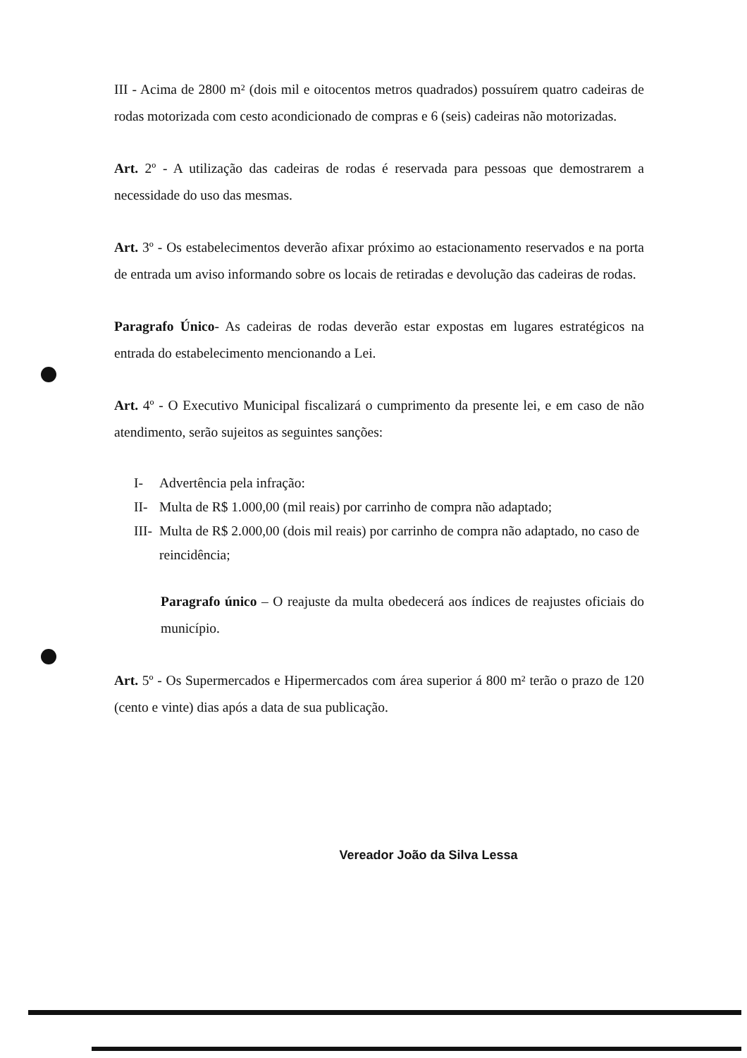III - Acima de 2800 m² (dois mil e oitocentos metros quadrados) possuírem quatro cadeiras de rodas motorizada com cesto acondicionado de compras e 6 (seis) cadeiras não motorizadas.
Art. 2º - A utilização das cadeiras de rodas é reservada para pessoas que demostrarem a necessidade do uso das mesmas.
Art. 3º - Os estabelecimentos deverão afixar próximo ao estacionamento reservados e na porta de entrada um aviso informando sobre os locais de retiradas e devolução das cadeiras de rodas.
Paragrafo Único- As cadeiras de rodas deverão estar expostas em lugares estratégicos na entrada do estabelecimento mencionando a Lei.
Art. 4º - O Executivo Municipal fiscalizará o cumprimento da presente lei, e em caso de não atendimento, serão sujeitos as seguintes sanções:
I- Advertência pela infração:
II- Multa de R$ 1.000,00 (mil reais) por carrinho de compra não adaptado;
III- Multa de R$ 2.000,00 (dois mil reais) por carrinho de compra não adaptado, no caso de reincidência;
Paragrafo único – O reajuste da multa obedecerá aos índices de reajustes oficiais do município.
Art. 5º - Os Supermercados e Hipermercados com área superior á 800 m² terão o prazo de 120 (cento e vinte) dias após a data de sua publicação.
Vereador João da Silva Lessa